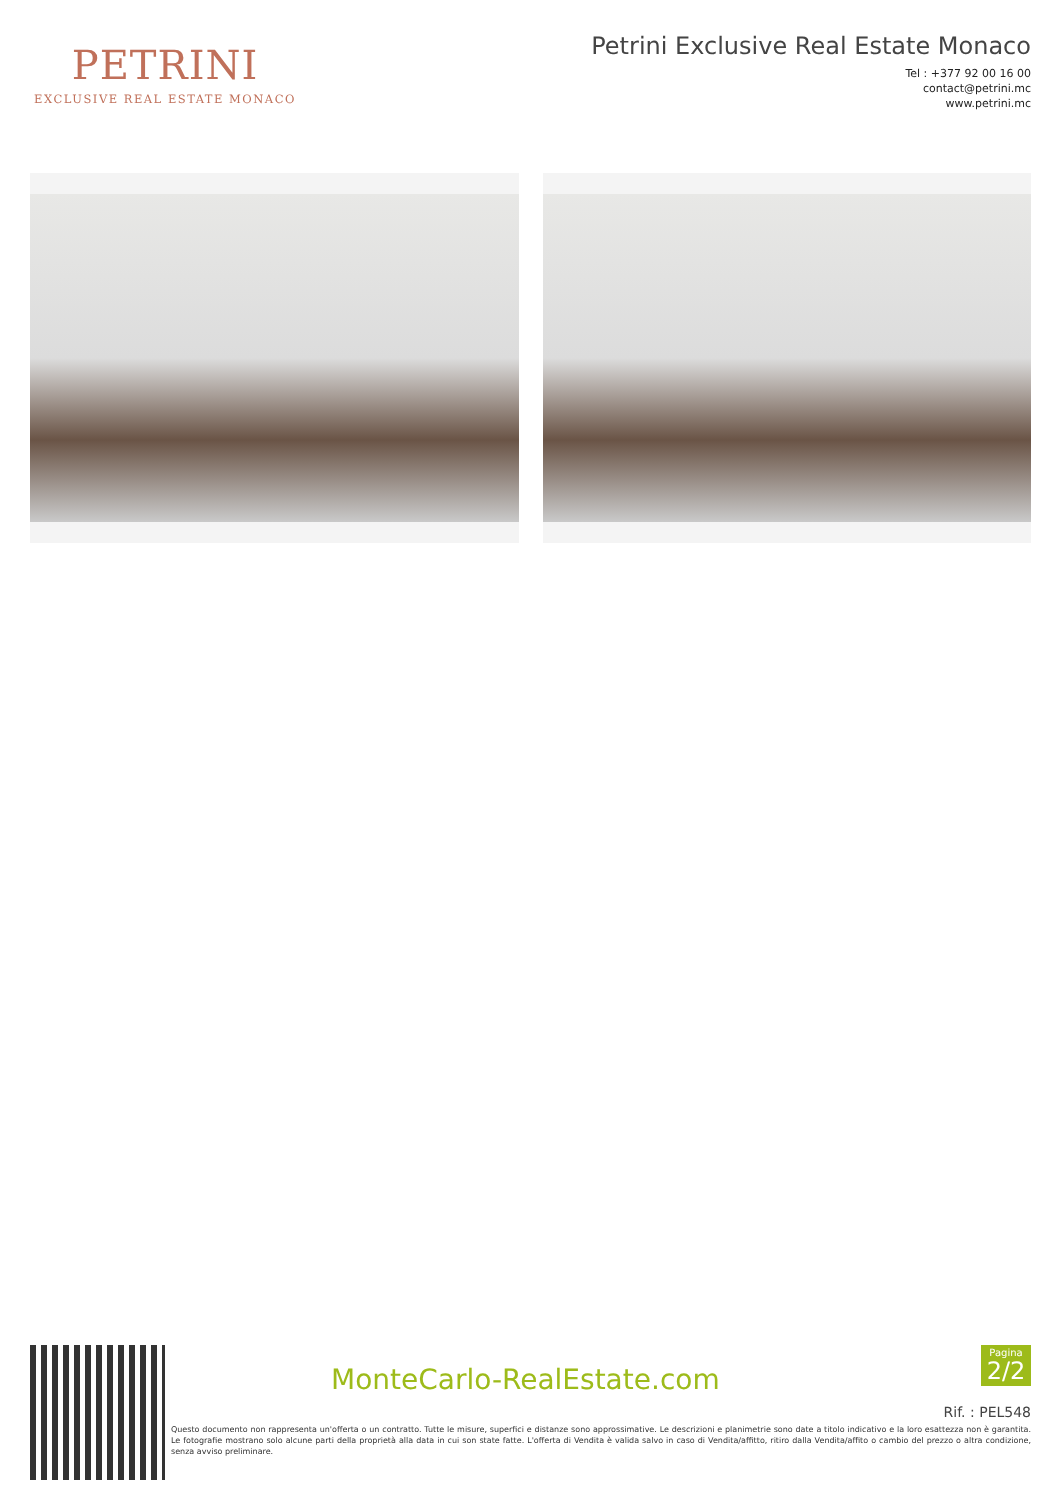PETRINI
EXCLUSIVE REAL ESTATE MONACO
Petrini Exclusive Real Estate Monaco
Tel : +377 92 00 16 00
contact@petrini.mc
www.petrini.mc
MonteCarlo-RealEstate.com
Pagina
2/2
Rif. : PEL548
Questo documento non rappresenta un'offerta o un contratto. Tutte le misure, superfici e distanze sono approssimative. Le descrizioni e planimetrie sono date a titolo indicativo e la loro esattezza non è garantita. Le fotografie mostrano solo alcune parti della proprietà alla data in cui son state fatte. L'offerta di Vendita è valida salvo in caso di Vendita/affitto, ritiro dalla Vendita/affito o cambio del prezzo o altra condizione, senza avviso preliminare.